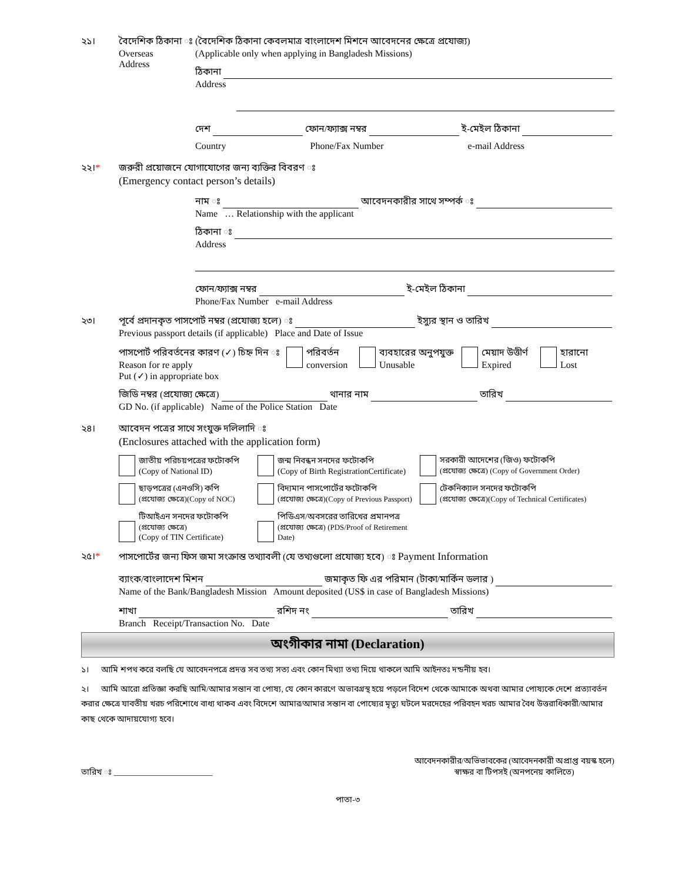২১। বৈদেশিক ঠিকানা ঃ
Overseas
Address
(বৈদেশিক ঠিকানা কেবলমাত্র বাংলাদেশ মিশনে আবেদনের ক্ষেত্রে প্রযোজ্য)
(Applicable only when applying in Bangladesh Missions)
ঠিকানা
Address
দেশ ফোন/ফ্যাক্স নম্বর ই-মেইল ঠিকানা
Country Phone/Fax Number e-mail Address
২২।* জরুরী প্রয়োজনে যোগাযোগের জন্য ব্যক্তির বিবরণ ঃ
(Emergency contact person’s details)
নাম ঃ আবেদনকারীর সাথে সম্পর্ক ঃ
Name … Relationship with the applicant
ঠিকানা ঃ
Address
ফোন/ফ্যাক্স নম্বর ই-মেইল ঠিকানা
Phone/Fax Number e-mail Address
২৩। পূর্বে প্রদানকৃত পাসপোর্ট নম্বর (প্রযোজ্য হলে) ঃ ইস্যুর স্থান ও তারিখ
Previous passport details (if applicable) Place and Date of Issue
পাসপোর্ট পরিবর্তনের কারণ (✓) চিহ্ন দিন ঃ
Reason for re apply
Put (✓) in appropriate box
পরিবর্তন
conversion ব্যবহারের অনুপযুক্ত
Unusable মেয়াদ উত্তীর্ণ
Expired হারানো
Lost
জিডি নম্বর (প্রযোজ্য ক্ষেত্রে) থানার নাম তারিখ
GD No. (if applicable) Name of the Police Station Date
২৪। আবেদন পত্রের সাথে সংযুক্ত দলিলাদি ঃ
(Enclosures attached with the application form)
জাতীয় পরিচয়পত্রের ফটোকপি
(Copy of National ID)
জন্ম নিবন্ধন সনদের ফটোকপি
(Copy of Birth RegistrationCertificate)
সরকারী আদেশের (জিও) ফটোকপি
(প্রযোজ্য ক্ষেত্রে) (Copy of Government Order)
ছাড়পত্রের (এনওসি) কপি
(প্রযোজ্য ক্ষেত্রে)(Copy of NOC)
বিদ্যমান পাসপোর্টের ফটোকপি
(প্রযোজ্য ক্ষেত্রে)(Copy of Previous Passport)
টেকনিক্যাল সনদের ফটোকপি
(প্রযোজ্য ক্ষেত্রে)(Copy of Technical Certificates)
টিআইএন সনদের ফটোকপি
(প্রযোজ্য ক্ষেত্রে)
(Copy of TIN Certificate)
পিডিএস/অবসরের তারিখের প্রমানপত্র
(প্রযোজ্য ক্ষেত্রে) (PDS/Proof of Retirement Date)
২৫।* পাসপোর্টের জন্য ফিস জমা সংক্রান্ত তথ্যাবলী (যে তথ্যগুলো প্রযোজ্য হবে) ঃ Payment Information
ব্যাংক/বাংলাদেশ মিশন জমাকৃত ফি এর পরিমান (টাকা/মার্কিন ডলার )
Name of the Bank/Bangladesh Mission Amount deposited (US$ in case of Bangladesh Missions)
শাখা রশিদ নং তারিখ
Branch Receipt/Transaction No. Date
অংগীকার নামা (Declaration)
১। আমি শপথ করে বলছি যে আবেদনপত্রে প্রদত্ত সব তথ্য সত্য এবং কোন মিথ্যা তথ্য দিয়ে থাকলে আমি আইনতঃ দন্ডনীয় হব।
২। আমি আরো প্রতিজ্ঞা করছি আমি/আমার সন্তান বা পোষ্য, যে কোন কারণে অভাবগ্রস্থ হয়ে পড়লে বিদেশ থেকে আমাকে অথবা আমার পোষ্যকে দেশে প্রত্যাবর্তন করার ক্ষেত্রে যাবতীয় খরচ পরিশোধে বাধ্য থাকব এবং বিদেশে আমার/আমার সন্তান বা পোষ্যের মৃত্যু ঘটলে মরদেহের পরিবহন খরচ আমার বৈধ উত্তরাধিকারী/আমার কাছ থেকে আদায়যোগ্য হবে।
তারিখ ঃ ________________________ আবেদনকারীর/অভিভাবকের (আবেদনকারী অপ্রাপ্ত বয়স্ক হলে)
স্বাক্ষর বা টিপসই (অনপনেয় কালিতে)
পাতা-৩